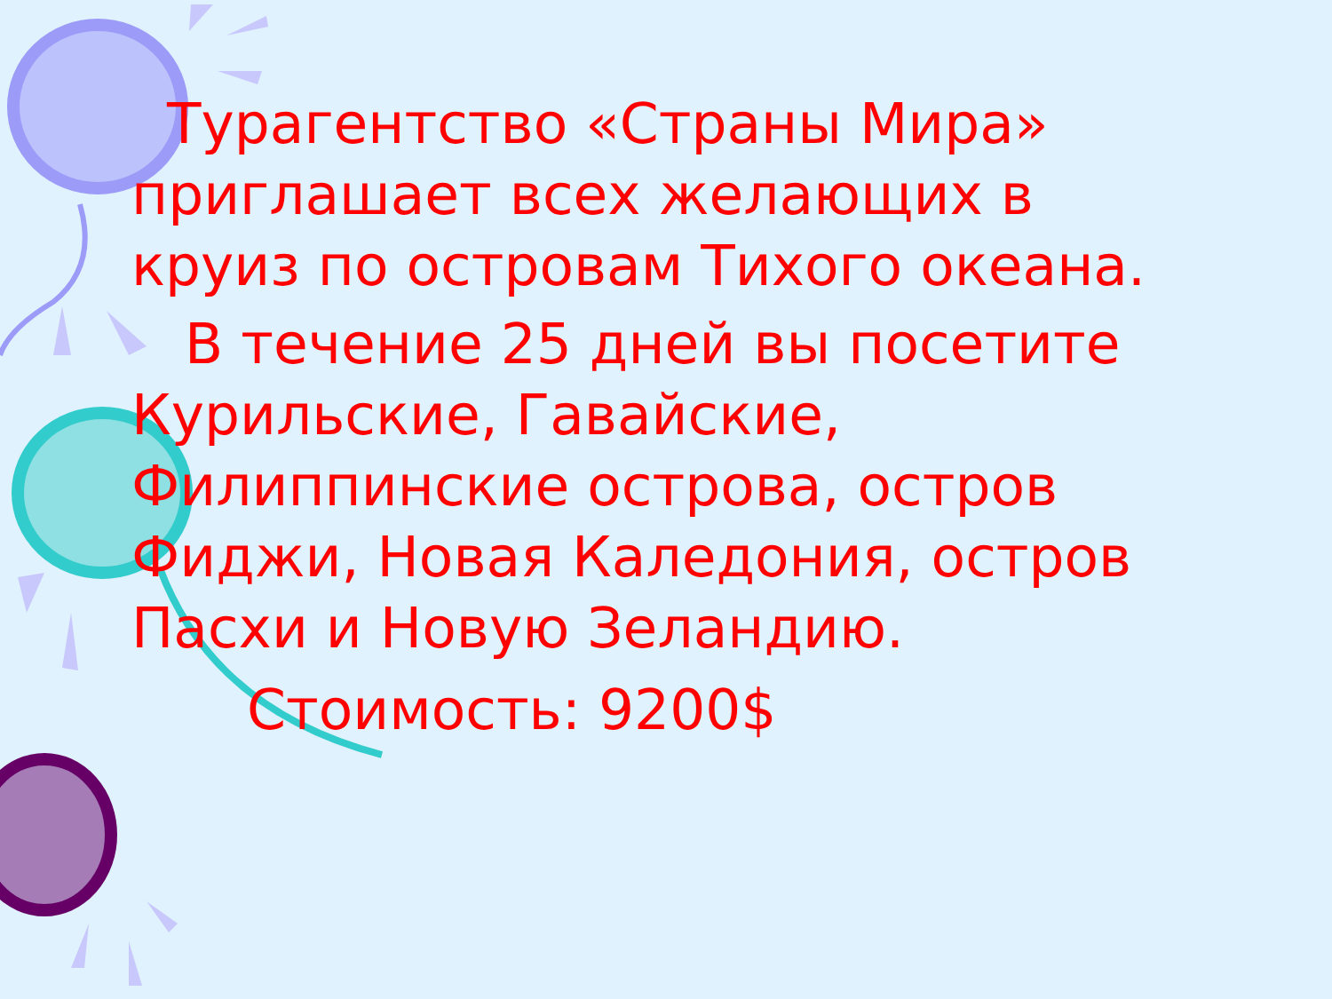Турагентство «Страны Мира» приглашает всех желающих в круиз по островам Тихого океана.
В течение 25 дней вы посетите Курильские, Гавайские, Филиппинские острова, остров Фиджи, Новая Каледония, остров Пасхи и Новую Зеландию.
Стоимость: 9200$